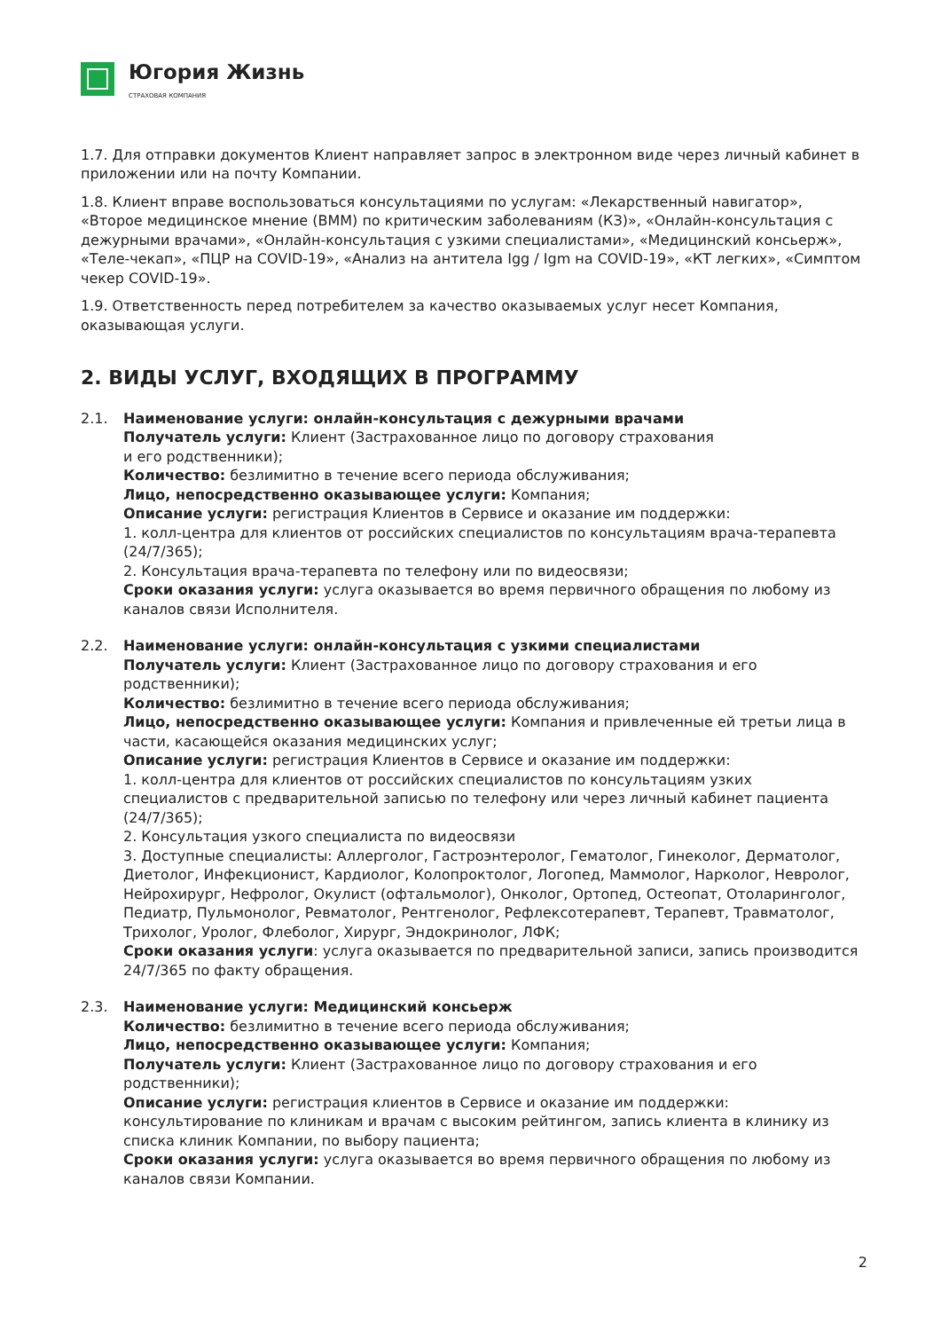Югория Жизнь
СТРАХОВАЯ КОМПАНИЯ
1.7. Для отправки документов Клиент направляет запрос в электронном виде через личный кабинет в приложении или на почту Компании.
1.8. Клиент вправе воспользоваться консультациями по услугам: «Лекарственный навигатор», «Второе медицинское мнение (ВММ) по критическим заболеваниям (КЗ)», «Онлайн-консультация с дежурными врачами», «Онлайн-консультация с узкими специалистами», «Медицинский консьерж», «Теле-чекап», «ПЦР на COVID-19», «Анализ на антитела Igg / Igm на COVID-19», «КТ легких», «Симптом чекер COVID-19».
1.9. Ответственность перед потребителем за качество оказываемых услуг несет Компания, оказывающая услуги.
2. ВИДЫ УСЛУГ, ВХОДЯЩИХ В ПРОГРАММУ
2.1. Наименование услуги: онлайн-консультация с дежурными врачами
Получатель услуги: Клиент (Застрахованное лицо по договору страхования
и его родственники);
Количество: безлимитно в течение всего периода обслуживания;
Лицо, непосредственно оказывающее услуги: Компания;
Описание услуги: регистрация Клиентов в Сервисе и оказание им поддержки:
1. колл-центра для клиентов от российских специалистов по консультациям врача-терапевта (24/7/365);
2. Консультация врача-терапевта по телефону или по видеосвязи;
Сроки оказания услуги: услуга оказывается во время первичного обращения по любому из каналов связи Исполнителя.
2.2. Наименование услуги: онлайн-консультация с узкими специалистами
Получатель услуги: Клиент (Застрахованное лицо по договору страхования и его родственники);
Количество: безлимитно в течение всего периода обслуживания;
Лицо, непосредственно оказывающее услуги: Компания и привлеченные ей третьи лица в части, касающейся оказания медицинских услуг;
Описание услуги: регистрация Клиентов в Сервисе и оказание им поддержки:
1. колл-центра для клиентов от российских специалистов по консультациям узких специалистов с предварительной записью по телефону или через личный кабинет пациента (24/7/365);
2. Консультация узкого специалиста по видеосвязи
3. Доступные специалисты: Аллерголог, Гастроэнтеролог, Гематолог, Гинеколог, Дерматолог, Диетолог, Инфекционист, Кардиолог, Колопроктолог, Логопед, Маммолог, Нарколог, Невролог, Нейрохирург, Нефролог, Окулист (офтальмолог), Онколог, Ортопед, Остеопат, Отоларинголог, Педиатр, Пульмонолог, Ревматолог, Рентгенолог, Рефлексотерапевт, Терапевт, Травматолог, Трихолог, Уролог, Флеболог, Хирург, Эндокринолог, ЛФК;
Сроки оказания услуги: услуга оказывается по предварительной записи, запись производится 24/7/365 по факту обращения.
2.3. Наименование услуги: Медицинский консьерж
Количество: безлимитно в течение всего периода обслуживания;
Лицо, непосредственно оказывающее услуги: Компания;
Получатель услуги: Клиент (Застрахованное лицо по договору страхования и его родственники);
Описание услуги: регистрация клиентов в Сервисе и оказание им поддержки: консультирование по клиникам и врачам с высоким рейтингом, запись клиента в клинику из списка клиник Компании, по выбору пациента;
Сроки оказания услуги: услуга оказывается во время первичного обращения по любому из каналов связи Компании.
2